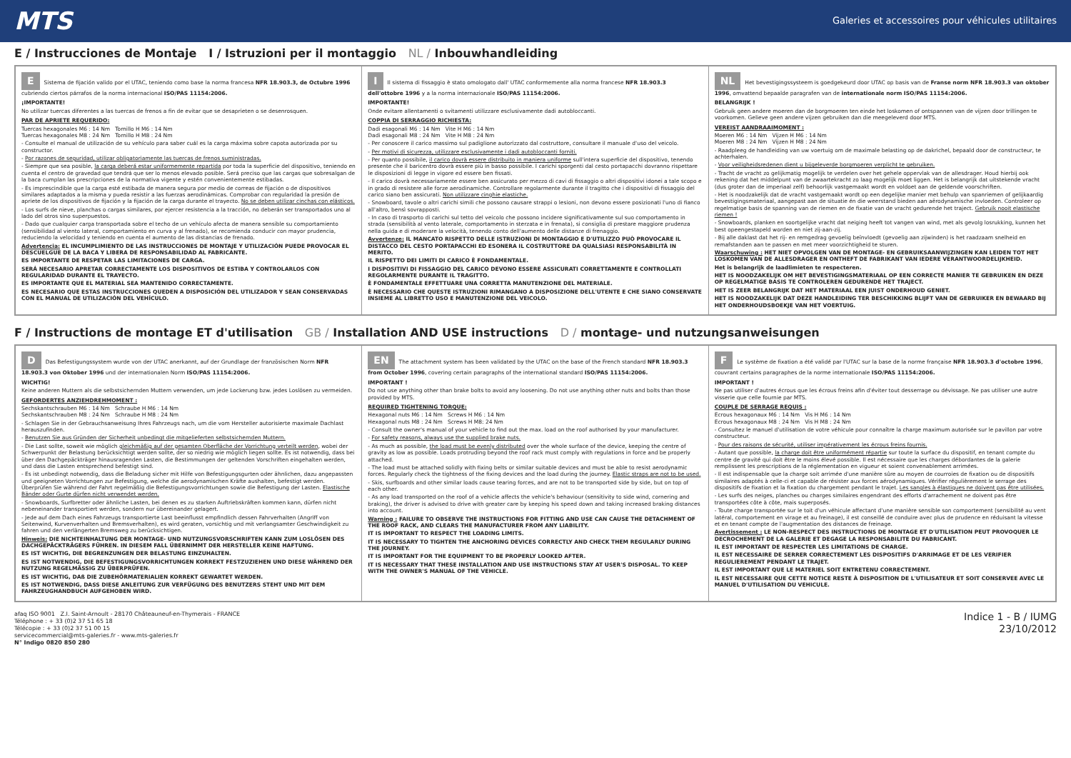MTS
Galeries et accessoires pour véhicules utilitaires
E / Instrucciones de Montaje I / Istruzioni per il montaggio NL / Inbouwhandleiding
E Sistema de fijación valido por el UTAC, teniendo como base la norma francesa NFR 18.903.3, de Octubre 1996 cubriendo ciertos párrafos de la norma internacional ISO/PAS 11154:2006.
¡IMPORTANTE!
No utilizar tuercas diferentes a las tuercas de frenos a fin de evitar que se desaprieten o se desenrosquen.
PAR DE APRIETE REQUERIDO:
Tuercas hexagonales M6 : 14 Nm Tornillo H M6 : 14 Nm
Tuercas hexagonales M8 : 24 Nm Tornillo H M8 : 24 Nm
- Consulte el manual de utilización de su vehículo para saber cuál es la carga máxima sobre capota autorizada por su constructor.
- Por razones de seguridad, utilizar obligatoriamente las tuercas de frenos suministradas.
- Siempre que sea posible, la carga deberá estar uniformemente repartida por toda la superficie del dispositivo, teniendo en cuenta el centro de gravedad que tendrá que ser lo menos elevado posible. Será preciso que las cargas que sobresalgan de la baca cumplan las prescripciones de la normativa vigente y estén convenientemente estibadas.
- Es imprescindible que la carga esté estibada de manera segura por medio de correas de fijación o de dispositivos similares adaptados a la misma y pueda resistir a las fuerzas aerodinámicas. Comprobar con regularidad la presión de apriete de los dispositivos de fijación y la fijación de la carga durante el trayecto. No se deben utilizar cinchas con elásticos.
- Los surfs de nieve, planchas o cargas similares, por ejercer resistencia a la tracción, no deberán ser transportados uno al lado del otros sino superpuestos.
- Dado que cualquier carga transportada sobre el techo de un vehículo afecta de manera sensible su comportamiento (sensibilidad al viento lateral, comportamiento en curva y al frenado), se recomienda conducir con mayor prudencia, reduciendo la velocidad y teniendo en cuenta el aumento de las distancias de frenado.
Advertencia: EL INCUMPLIMIENTO DE LAS INSTRUCCIONES DE MONTAJE Y UTILIZACIÓN PUEDE PROVOCAR EL DESCUELGUE DE LA BACA Y LIBERA DE RESPONSABILIDAD AL FABRICANTE.
ES IMPORTANTE DE RESPETAR LAS LIMITACIONES DE CARGA.
SERÁ NECESARIO APRETAR CORRECTAMENTE LOS DISPOSITIVOS DE ESTIBA Y CONTROLARLOS CON REGULARIDAD DURANTE EL TRAYECTO.
ES IMPORTANTE QUE EL MATERIAL SEA MANTENIDO CORRECTAMENTE.
ES NECESARIO QUE ESTAS INSTRUCCIONES QUEDEN A DISPOSICIÓN DEL UTILIZADOR Y SEAN CONSERVADAS CON EL MANUAL DE UTILIZACIÓN DEL VEHÍCULO.
I Il sistema di fissaggio è stato omologato dall' UTAC conformemente alla norma francese NFR 18.903.3 dell'ottobre 1996 y a la norma internazionale ISO/PAS 11154:2006.
IMPORTANTE!
Onde evitare allentamenti o svitamenti utilizzare esclusivamente dadi autobloccanti.
COPPIA DI SERRAGGIO RICHIESTA:
Dadi esagonali M6 : 14 Nm Vite H M6 : 14 Nm
Dadi esagonali M8 : 24 Nm Vite H M8 : 24 Nm
- Per conoscere il carico massimo sul padiglione autorizzato dal costruttore, consultare il manuale d'uso del veicolo.
- Per motivi di sicurezza, utilizzare esclusivamente i dadi autobloccanti forniti.
- Per quanto possibile, il carico dovrà essere distribuito in maniera uniforme sull'intera superficie del dispositivo, tenendo presente che il baricentro dovrà essere più in basso possibile. I carichi sporgenti dal cesto portapacchi dovranno rispettare le disposizioni di legge in vigore ed essere ben fissati.
- Il carico dovrà necessariamente essere ben assicurato per mezzo di cavi di fissaggio o altri dispositivi idonei a tale scopo e in grado di resistere alle forze aerodinamiche. Controllare regolarmente durante il tragitto che i dispositivi di fissaggio del carico siano ben assicurati. Non utilizzare cinghie elastiche.
- Snowboard, tavole o altri carichi simili che possono causare strappi o lesioni, non devono essere posizionati l'uno di fianco all'altro, bensì sovrapposti.
- In caso di trasporto di carichi sul tetto del veicolo che possono incidere significativamente sul suo comportamento in strada (sensibilità al vento laterale, comportamento in sterzata e in frenata), si consiglia di prestare maggiore prudenza nella guida e di moderare la velocità, tenendo conto dell'aumento delle distanze di frenaggio.
Avvertenze: IL MANCATO RISPETTO DELLE ISTRUZIONI DI MONTAGGIO E D'UTILIZZO PUÒ PROVOCARE IL DISTACCO DEL CESTO PORTAPACCHI ED ESONERA IL COSTRUTTORE DA QUALSIASI RESPONSABILITÀ IN MERITO.
IL RISPETTO DEI LIMITI DI CARICO È FONDAMENTALE.
I DISPOSITIVI DI FISSAGGIO DEL CARICO DEVONO ESSERE ASSICURATI CORRETTAMENTE E CONTROLLATI REGOLARMENTE DURANTE IL TRAGITTO.
È FONDAMENTALE EFFETTUARE UNA CORRETTA MANUTENZIONE DEL MATERIALE.
È NECESSARIO CHE QUESTE ISTRUZIONI RIMANGANO A DISPOSIZIONE DELL'UTENTE E CHE SIANO CONSERVATE INSIEME AL LIBRETTO USO E MANUTENZIONE DEL VEICOLO.
NL Het bevestigingssysteem is goedgekeurd door UTAC op basis van de Franse norm NFR 18.903.3 van oktober 1996, omvattend bepaalde paragrafen van de internationale norm ISO/PAS 11154:2006.
BELANGRIJK !
Gebruik geen andere moeren dan de borgmoeren ten einde het loskomen of ontspannen van de vijzen door trillingen te voorkomen. Gelieve geen andere vijzen gebruiken dan die meegeleverd door MTS.
VEREIST AANDRAAIMOMENT :
Moeren M6 : 14 Nm Vijzen H M6 : 14 Nm
Moeren M8 : 24 Nm Vijzen H M8 : 24 Nm
- Raadpleeg de handleiding van uw voertuig om de maximale belasting op de dakrichel, bepaald door de constructeur, te achterhalen.
- Voor veiligheidsredenen dient u bijgeleverde borgmoeren verplicht te gebruiken.
- Tracht de vracht zo gelijkmatig mogelijk te verdelen over het gehele oppervlak van de allesdrager. Houd hierbij ook rekening dat het middelpunt van de zwaartekracht zo laag mogelijk moet liggen. Het is belangrijk dat uitstekende vracht (dus groter dan de imperiaal zelf) behoorlijk vastgemaakt wordt en voldoet aan de geldende voorschriften.
- Het is noodzakelijk dat de vracht vastgemaakt wordt op een degelijke manier met behulp van spanriemen of gelijkaardig bevestigingsmateriaal, aangepast aan de situatie én die weerstand bieden aan aërodynamische invloeden. Controleer op regelmatige basis de spanning van de riemen en de fixatie van de vracht gedurende het traject. Gebruik nooit elastische riemen !
- Snowboards, planken en soortgelijke vracht dat neiging heeft tot vangen van wind, met als gevolg losrukking, kunnen het best opeengestapeld worden en niet zij-aan-zij.
- Bij alle daklast dat het rij- en remgedrag gevoelig beïnvloedt (gevoelig aan zijwinden) is het raadzaam snelheid en remafstanden aan te passen en met meer voorzichtigheid te sturen.
Waarschuwing : HET NIET OPVOLGEN VAN DE MONTAGE- EN GEBRUIKSAANWIJZINGEN KAN LEIDEN TOT HET LOSKOMEN VAN DE ALLESDRAGER EN ONTHEFT DE FABRIKANT VAN IEDERE VERANTWOORDELIJKHEID.
Het is belangrijk de laadlimieten te respecteren.
HET IS NOODZAKELIJK OM HET BEVESTIGINGSMATERIAAL OP EEN CORRECTE MANIER TE GEBRUIKEN EN DEZE OP REGELMATIGE BASIS TE CONTROLEREN GEDURENDE HET TRAJECT.
HET IS ZEER BELANGRIJK DAT HET MATERIAAL EEN JUIST ONDERHOUD GENIET.
HET IS NOODZAKELIJK DAT DEZE HANDLEIDING TER BESCHIKKING BLIJFT VAN DE GEBRUIKER EN BEWAARD BIJ HET ONDERHOUDSBOEKJE VAN HET VOERTUIG.
F / Instructions de montage ET d'utilisation GB / Installation AND USE instructions D / montage- und nutzungsanweisungen
D Das Befestigungssystem wurde von der UTAC anerkannt, auf der Grundlage der französischen Norm NFR 18.903.3 von Oktober 1996 und der internationalen Norm ISO/PAS 11154:2006.
WICHTIG!
Keine anderen Muttern als die selbstsichernden Muttern verwenden, um jede Lockerung bzw. jedes Loslösen zu vermeiden.
GEFORDERTES ANZIEHDREHMOMENT :
Sechskantschrauben M6 : 14 Nm Schraube H M6 : 14 Nm
Sechskantschrauben M8 : 24 Nm Schraube H M8 : 24 Nm
- Schlagen Sie in der Gebrauchsanweisung Ihres Fahrzeugs nach, um die vom Hersteller autorisierte maximale Dachlast herauszufinden.
- Benutzen Sie aus Gründen der Sicherheit unbedingt die mitgelieferten selbstsichernden Muttern.
- Die Last sollte, soweit wie möglich gleichmäßig auf der gesamten Oberfläche der Vorrichtung verteilt werden, wobei der Schwerpunkt der Belastung berücksichtigt werden sollte, der so niedrig wie möglich liegen sollte. Es ist notwendig, dass bei über den Dachgepäckträger hinausragenden Lasten, die Bestimmungen der geltenden Vorschriften eingehalten werden, und dass die Lasten entsprechend befestigt sind.
- Es ist unbedingt notwendig, dass die Beladung sicher mit Hilfe von Befestigungsgurten oder ähnlichen, dazu angepassten und geeigneten Vorrichtungen zur Befestigung, welche die aerodynamischen Kräfte aushalten, befestigt werden. Überprüfen Sie während der Fahrt regelmäßig die Befestigungsvorrichtungen sowie die Befestigung der Lasten. Elastische Bänder oder Gurte dürfen nicht verwendet werden.
- Snowboards, Surfbretter oder ähnliche Lasten, bei denen es zu starken Auftriebskräften kommen kann, dürfen nicht nebeneinander transportiert werden, sondern nur übereinander gelagert.
- Jede auf dem Dach eines Fahrzeugs transportierte Last beeinflusst empfindlich dessen Fahrverhalten (Angriff von Seitenwind, Kurvenverhalten und Bremsverhalten), es wird geraten, vorsichtig und mit verlangsamter Geschwindigkeit zu fahren und den verlängerten Bremsweg zu berücksichtigen.
Hinweis: DIE NICHTEINHALTUNG DER MONTAGE- UND NUTZUNGSVORSCHRIFTEN KANN ZUM LOSLÖSEN DES DACHGEPÄCKTRÄGERS FÜHREN. IN DIESEM FALL ÜBERNIMMT DER HERSTELLER KEINE HAFTUNG.
ES IST WICHTIG, DIE BEGRENZUNGEN DER BELASTUNG EINZUHALTEN.
ES IST NOTWENDIG, DIE BEFESTIGUNGSVORRICHTUNGEN KORREKT FESTZUZIEHEN UND DIESE WÄHREND DER NUTZUNG REGELMÄSSIG ZU ÜBERPRÜFEN.
ES IST WICHTIG, DAß DIE ZUBEHÖRMATERIALIEN KORREKT GEWARTET WERDEN.
ES IST NOTWENDIG, DASS DIESE ANLEITUNG ZUR VERFÜGUNG DES BENUTZERS STEHT UND MIT DEM FAHRZEUGHANDBUCH AUFGEHOBEN WIRD.
EN The attachment system has been validated by the UTAC on the base of the French standard NFR 18.903.3 from October 1996, covering certain paragraphs of the international standard ISO/PAS 11154:2006.
IMPORTANT !
Do not use anything other than brake bolts to avoid any loosening. Do not use anything other nuts and bolts than those provided by MTS.
REQUIRED TIGHTENING TORQUE:
Hexagonal nuts M6 : 14 Nm Screws H M6 : 14 Nm
Hexagonal nuts M8 : 24 Nm Screws H M8: 24 Nm
- Consult the owner's manual of your vehicle to find out the max. load on the roof authorised by your manufacturer.
- For safety reasons, always use the supplied brake nuts.
- As much as possible, the load must be evenly distributed over the whole surface of the device, keeping the centre of gravity as low as possible. Loads protruding beyond the roof rack must comply with regulations in force and be properly attached.
- The load must be attached solidly with fixing belts or similar suitable devices and must be able to resist aerodynamic forces. Regularly check the tightness of the fixing devices and the load during the journey. Elastic straps are not to be used.
- Skis, surfboards and other similar loads cause tearing forces, and are not to be transported side by side, but on top of each other.
- As any load transported on the roof of a vehicle affects the vehicle's behaviour (sensitivity to side wind, cornering and braking), the driver is advised to drive with greater care by keeping his speed down and taking increased braking distances into account.
Warning : FAILURE TO OBSERVE THE INSTRUCTIONS FOR FITTING AND USE CAN CAUSE THE DETACHMENT OF THE ROOF RACK, AND CLEARS THE MANUFACTURER FROM ANY LIABILITY.
IT IS IMPORTANT TO RESPECT THE LOADING LIMITS.
IT IS NECESSARY TO TIGHTEN THE ANCHORING DEVICES CORRECTLY AND CHECK THEM REGULARLY DURING THE JOURNEY.
IT IS IMPORTANT FOR THE EQUIPMENT TO BE PROPERLY LOOKED AFTER.
IT IS NECESSARY THAT THESE INSTALLATION AND USE INSTRUCTIONS STAY AT USER'S DISPOSAL. TO KEEP WITH THE OWNER'S MANUAL OF THE VEHICLE.
F Le système de fixation a été validé par l'UTAC sur la base de la norme française NFR 18.903.3 d'octobre 1996, couvrant certains paragraphes de la norme internationale ISO/PAS 11154:2006.
IMPORTANT !
Ne pas utiliser d'autres écrous que les écrous freins afin d'éviter tout desserrage ou dévissage. Ne pas utiliser une autre visserie que celle fournie par MTS.
COUPLE DE SERRAGE REQUIS :
Ecrous hexagonaux M6 : 14 Nm Vis H M6 : 14 Nm
Ecrous hexagonaux M8 : 24 Nm Vis H M8 : 24 Nm
- Consultez le manuel d'utilisation de votre véhicule pour connaître la charge maximum autorisée sur le pavillon par votre constructeur.
- Pour des raisons de sécurité, utiliser impérativement les écrous freins fournis.
- Autant que possible, la charge doit être uniformément répartie sur toute la surface du dispositif, en tenant compte du centre de gravité qui doit être le moins élevé possible. Il est nécessaire que les charges débordantes de la galerie remplissent les prescriptions de la réglementation en vigueur et soient convenablement arrimées.
- Il est indispensable que la charge soit arrimée d'une manière sûre au moyen de courroies de fixation ou de dispositifs similaires adaptés à celle-ci et capable de résister aux forces aérodynamiques. Vérifier régulièrement le serrage des dispositifs de fixation et la fixation du chargement pendant le trajet. Les sangles à élastiques ne doivent pas être utilisées.
- Les surfs des neiges, planches ou charges similaires engendrant des efforts d'arrachement ne doivent pas être transportées côte à côte, mais superposés.
- Toute charge transportée sur le toit d'un véhicule affectant d'une manière sensible son comportement (sensibilité au vent latéral, comportement en virage et au freinage), il est conseillé de conduire avec plus de prudence en réduisant la vitesse et en tenant compte de l'augmentation des distances de freinage.
Avertissement : LE NON-RESPECT DES INSTRUCTIONS DE MONTAGE ET D'UTILISATION PEUT PROVOQUER LE DECROCHEMENT DE LA GALERIE ET DEGAGE LA RESPONSABILITE DU FABRICANT.
IL EST IMPORTANT DE RESPECTER LES LIMITATIONS DE CHARGE.
IL EST NECESSAIRE DE SERRER CORRECTEMENT LES DISPOSITIFS D'ARRIMAGE ET DE LES VERIFIER REGULIEREMENT PENDANT LE TRAJET.
IL EST IMPORTANT QUE LE MATERIEL SOIT ENTRETENU CORRECTEMENT.
IL EST NECESSAIRE QUE CETTE NOTICE RESTE À DISPOSITION DE L'UTILISATEUR ET SOIT CONSERVEE AVEC LE MANUEL D'UTILISATION DU VEHICULE.
afaq ISO 9001 Z.I. Saint-Arnoult - 28170 Châteauneuf-en-Thymerais - FRANCE
Téléphone : + 33 (0)2 37 51 65 18
Télécopie : + 33 (0)2 37 51 00 15
servicecommercial@mts-galeries.fr - www.mts-galeries.fr
N° Indigo 0820 850 280
Indice 1 - B / IUMG
23/10/2012